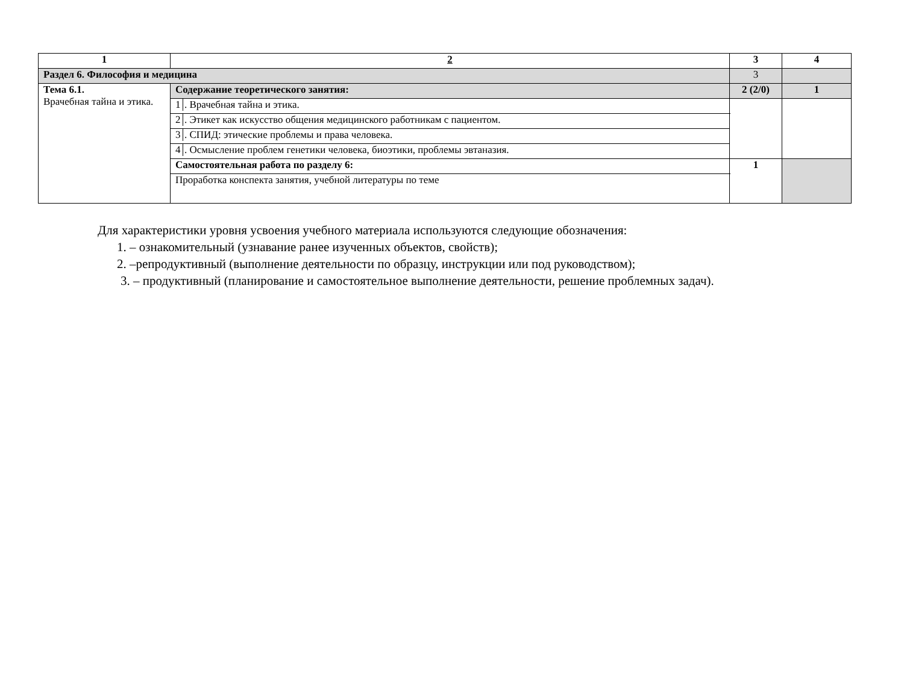| 1 | 2 | 3 | 4 |
| Раздел 6. Философия и медицина | | 3 | |
| Тема 6.1. Врачебная тайна и этика. | Содержание теоретического занятия: | 2 (2/0) | 1 |
| | 1 . Врачебная тайна и этика. | | |
| | 2 . Этикет как искусство общения медицинского работникам с пациентом. | | |
| | 3 . СПИД: этические проблемы и права человека. | | |
| | 4 . Осмысление проблем генетики человека, биоэтики, проблемы эвтаназия. | | |
| | Самостоятельная работа по разделу 6: | 1 | |
| | Проработка конспекта занятия, учебной литературы по теме | | |
Для характеристики уровня усвоения учебного материала используются следующие обозначения:
1. – ознакомительный (узнавание ранее изученных объектов, свойств);
2. –репродуктивный (выполнение деятельности по образцу, инструкции или под руководством);
3. – продуктивный (планирование и самостоятельное выполнение деятельности, решение проблемных задач).